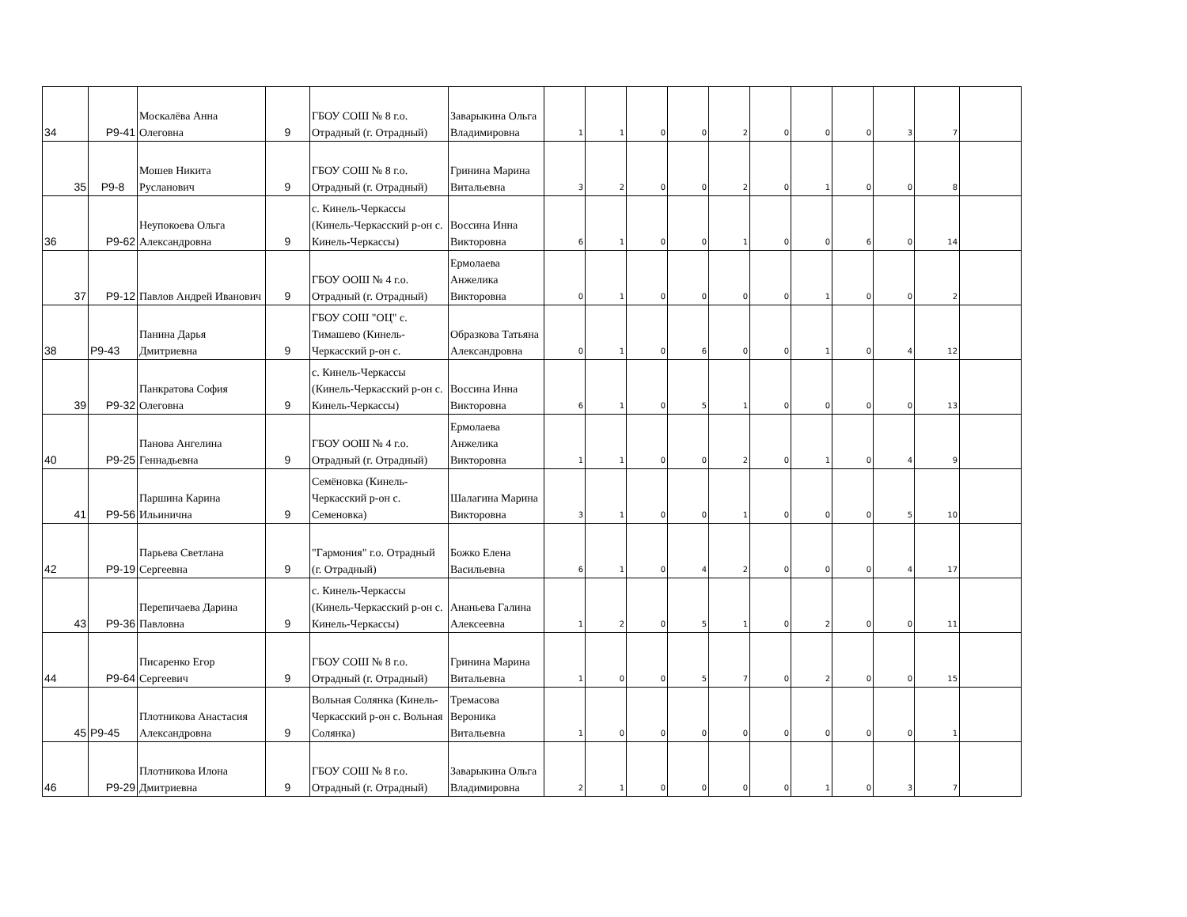| 34 | P9-41 | Москалёва Анна Олеговна | 9 | ГБОУ СОШ № 8 г.о. Отрадный (г. Отрадный) | Заварыкина Ольга Владимировна | 1 | 1 | 0 | 0 | 2 | 0 | 0 | 0 | 3 | 7 | |
| 35 | P9-8 | Мошев Никита Русланович | 9 | ГБОУ СОШ № 8 г.о. Отрадный (г. Отрадный) | Гринина Марина Витальевна | 3 | 2 | 0 | 0 | 2 | 0 | 1 | 0 | 0 | 8 | |
| 36 | P9-62 | Неупокоева Ольга Александровна | 9 | с. Кинель-Черкассы (Кинель-Черкасский р-он с. Кинель-Черкассы) | Воссина Инна Викторовна | 6 | 1 | 0 | 0 | 1 | 0 | 0 | 6 | 0 | 14 | |
| 37 | P9-12 | Павлов Андрей Иванович | 9 | ГБОУ ООШ № 4 г.о. Отрадный (г. Отрадный) | Ермолаева Анжелика Викторовна | 0 | 1 | 0 | 0 | 0 | 0 | 1 | 0 | 0 | 2 | |
| 38 | P9-43 | Панина Дарья Дмитриевна | 9 | ГБОУ СОШ "ОЦ" с. Тимашево (Кинель-Черкасский р-он с. | Образкова Татьяна Александровна | 0 | 1 | 0 | 6 | 0 | 0 | 1 | 0 | 4 | 12 | |
| 39 | P9-32 | Панкратова София Олеговна | 9 | с. Кинель-Черкассы (Кинель-Черкасский р-он с. Кинель-Черкассы) | Воссина Инна Викторовна | 6 | 1 | 0 | 5 | 1 | 0 | 0 | 0 | 0 | 13 | |
| 40 | P9-25 | Панова Ангелина Геннадьевна | 9 | ГБОУ ООШ № 4 г.о. Отрадный (г. Отрадный) | Ермолаева Анжелика Викторовна | 1 | 1 | 0 | 0 | 2 | 0 | 1 | 0 | 4 | 9 | |
| 41 | P9-56 | Паршина Карина Ильинична | 9 | Семёновка (Кинель-Черкасский р-он с. Семеновка) | Шалагина Марина Викторовна | 3 | 1 | 0 | 0 | 1 | 0 | 0 | 0 | 5 | 10 | |
| 42 | P9-19 | Парьева Светлана Сергеевна | 9 | "Гармония" г.о. Отрадный (г. Отрадный) | Божко Елена Васильевна | 6 | 1 | 0 | 4 | 2 | 0 | 0 | 0 | 4 | 17 | |
| 43 | P9-36 | Перепичаева Дарина Павловна | 9 | с. Кинель-Черкассы (Кинель-Черкасский р-он с. Кинель-Черкассы) | Ананьева Галина Алексеевна | 1 | 2 | 0 | 5 | 1 | 0 | 2 | 0 | 0 | 11 | |
| 44 | P9-64 | Писаренко Егор Сергеевич | 9 | ГБОУ СОШ № 8 г.о. Отрадный (г. Отрадный) | Гринина Марина Витальевна | 1 | 0 | 0 | 5 | 7 | 0 | 2 | 0 | 0 | 15 | |
| 45 | P9-45 | Плотникова Анастасия Александровна | 9 | Вольная Солянка (Кинель-Черкасский р-он с. Вольная Солянка) | Тремасова Вероника Витальевна | 1 | 0 | 0 | 0 | 0 | 0 | 0 | 0 | 0 | 1 | |
| 46 | P9-29 | Плотникова Илона Дмитриевна | 9 | ГБОУ СОШ № 8 г.о. Отрадный (г. Отрадный) | Заварыкина Ольга Владимировна | 2 | 1 | 0 | 0 | 0 | 0 | 1 | 0 | 3 | 7 | |